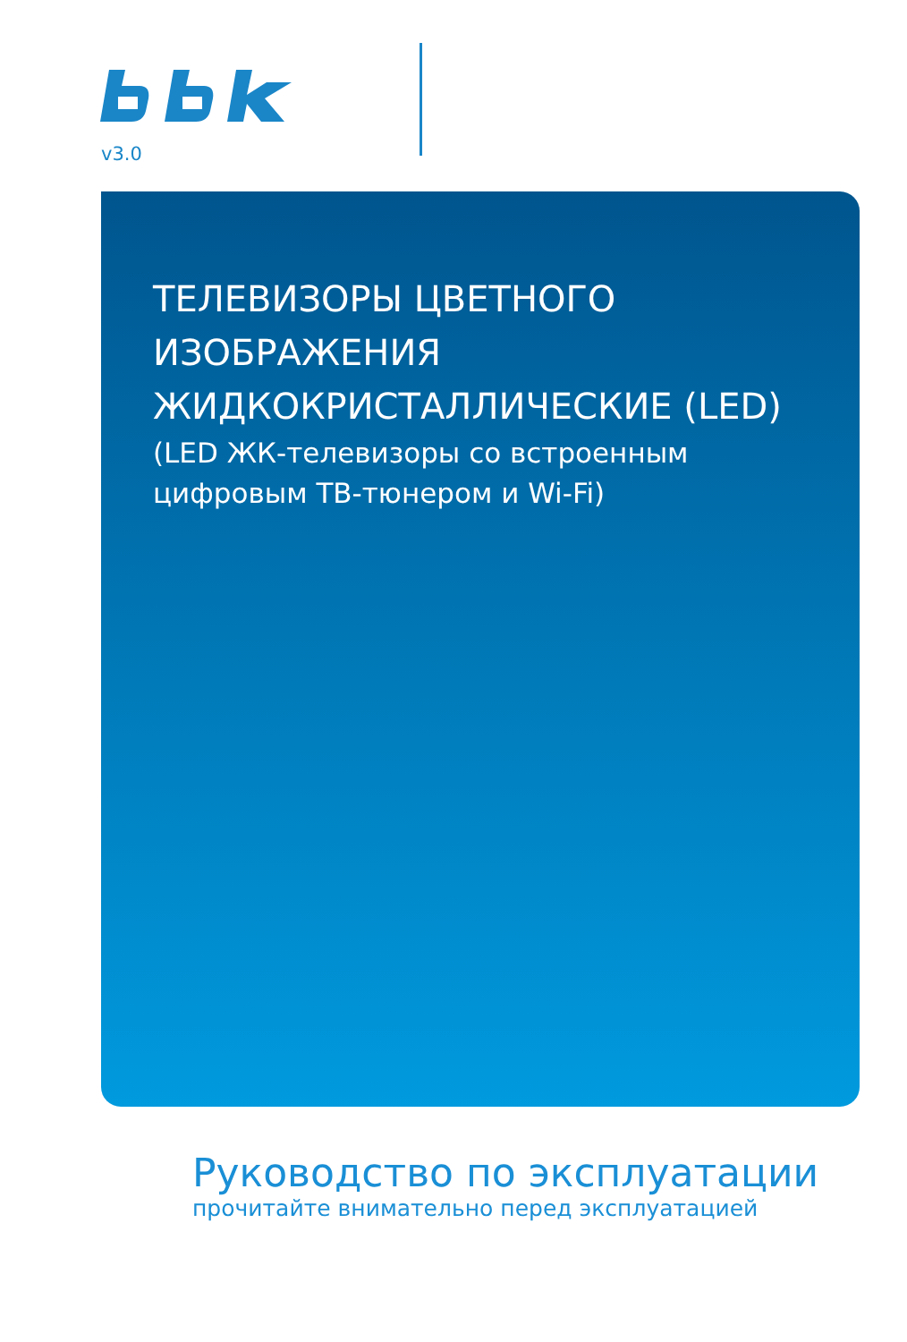v3.0
ТЕЛЕВИЗОРЫ ЦВЕТНОГО
ИЗОБРАЖЕНИЯ
ЖИДКОКРИСТАЛЛИЧЕСКИЕ (LED)
(LED ЖК-телевизоры со встроенным
цифровым ТВ-тюнером и Wi-Fi)
Руководство по эксплуатации
прочитайте внимательно перед эксплуатацией